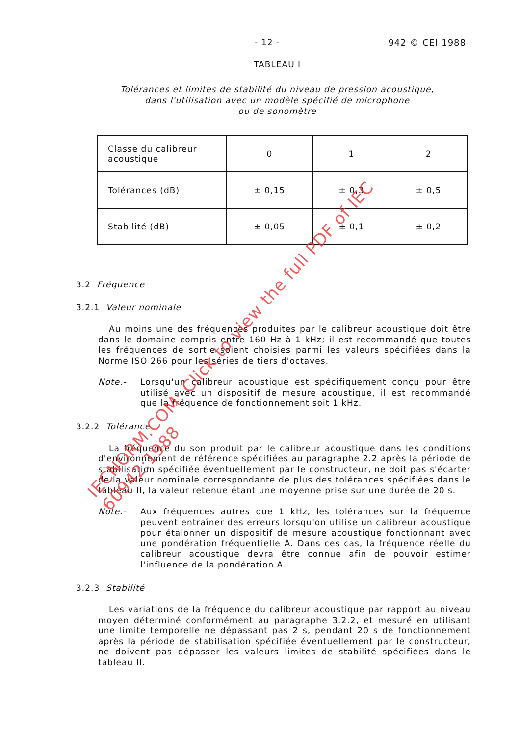- 12 - 942 © CEI 1988
TABLEAU I
Tolérances et limites de stabilité du niveau de pression acoustique,
dans l'utilisation avec un modèle spécifié de microphone
ou de sonomètre
| Classe du calibreur acoustique | 0 | 1 | 2 |
| Tolérances (dB) | ± 0,15 | ± 0,3 | ± 0,5 |
| Stabilité (dB) | ± 0,05 | ± 0,1 | ± 0,2 |
3.2 Fréquence
3.2.1 Valeur nominale
Au moins une des fréquences produites par le calibreur acoustique doit être dans le domaine compris entre 160 Hz à 1 kHz; il est recommandé que toutes les fréquences de sortie soient choisies parmi les valeurs spécifiées dans la Norme ISO 266 pour les séries de tiers d'octaves.
Note.- Lorsqu'un calibreur acoustique est spécifiquement conçu pour être utilisé avec un dispositif de mesure acoustique, il est recommandé que la fréquence de fonctionnement soit 1 kHz.
3.2.2 Tolérance
La fréquence du son produit par le calibreur acoustique dans les conditions d'environnement de référence spécifiées au paragraphe 2.2 après la période de stabilisation spécifiée éventuellement par le constructeur, ne doit pas s'écarter de la valeur nominale correspondante de plus des tolérances spécifiées dans le tableau II, la valeur retenue étant une moyenne prise sur une durée de 20 s.
Note.- Aux fréquences autres que 1 kHz, les tolérances sur la fréquence peuvent entraîner des erreurs lorsqu'on utilise un calibreur acoustique pour étalonner un dispositif de mesure acoustique fonctionnant avec une pondération fréquentielle A. Dans ces cas, la fréquence réelle du calibreur acoustique devra être connue afin de pouvoir estimer l'influence de la pondération A.
3.2.3 Stabilité
Les variations de la fréquence du calibreur acoustique par rapport au niveau moyen déterminé conformément au paragraphe 3.2.2, et mesuré en utilisant une limite temporelle ne dépassant pas 2 s, pendant 20 s de fonctionnement après la période de stabilisation spécifiée éventuellement par le constructeur, ne doivent pas dépasser les valeurs limites de stabilité spécifiées dans le tableau II.
IECNORM.COM: Click to view the full PDF of IEC 60942:1988